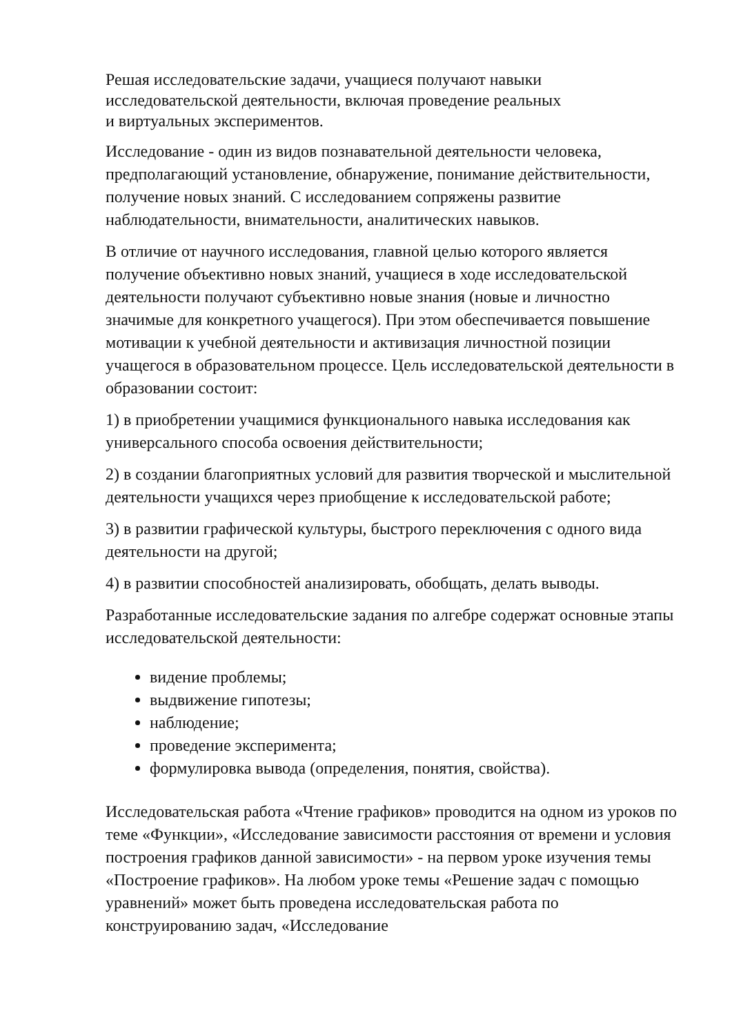Решая исследовательские задачи, учащиеся получают навыки
исследовательской деятельности, включая проведение реальных
и виртуальных экспериментов.
Исследование - один из видов познавательной деятельности человека, предполагающий установление, обнаружение, понимание действительности, получение новых знаний. С исследованием сопряжены развитие наблюдательности, внимательности, аналитических навыков.
В отличие от научного исследования, главной целью которого является получение объективно новых знаний, учащиеся в ходе исследовательской деятельности получают субъективно новые знания (новые и личностно значимые для конкретного учащегося). При этом обеспечивается повышение мотивации к учебной деятельности и активизация личностной позиции учащегося в образовательном процессе. Цель исследовательской деятельности в образовании состоит:
1) в приобретении учащимися функционального навыка исследования как универсального способа освоения действительности;
2) в создании благоприятных условий для развития творческой и мыслительной деятельности учащихся через приобщение к исследовательской работе;
3) в развитии графической культуры, быстрого переключения с одного вида деятельности на другой;
4) в развитии способностей анализировать, обобщать, делать выводы.
Разработанные исследовательские задания по алгебре содержат основные этапы исследовательской деятельности:
видение проблемы;
выдвижение гипотезы;
наблюдение;
проведение эксперимента;
формулировка вывода (определения, понятия, свойства).
Исследовательская работа «Чтение графиков» проводится на одном из уроков по теме «Функции», «Исследование зависимости расстояния от времени и условия построения графиков данной зависимости» - на первом уроке изучения темы «Построение графиков». На любом уроке темы «Решение задач с помощью уравнений» может быть проведена исследовательская работа по конструированию задач, «Исследование